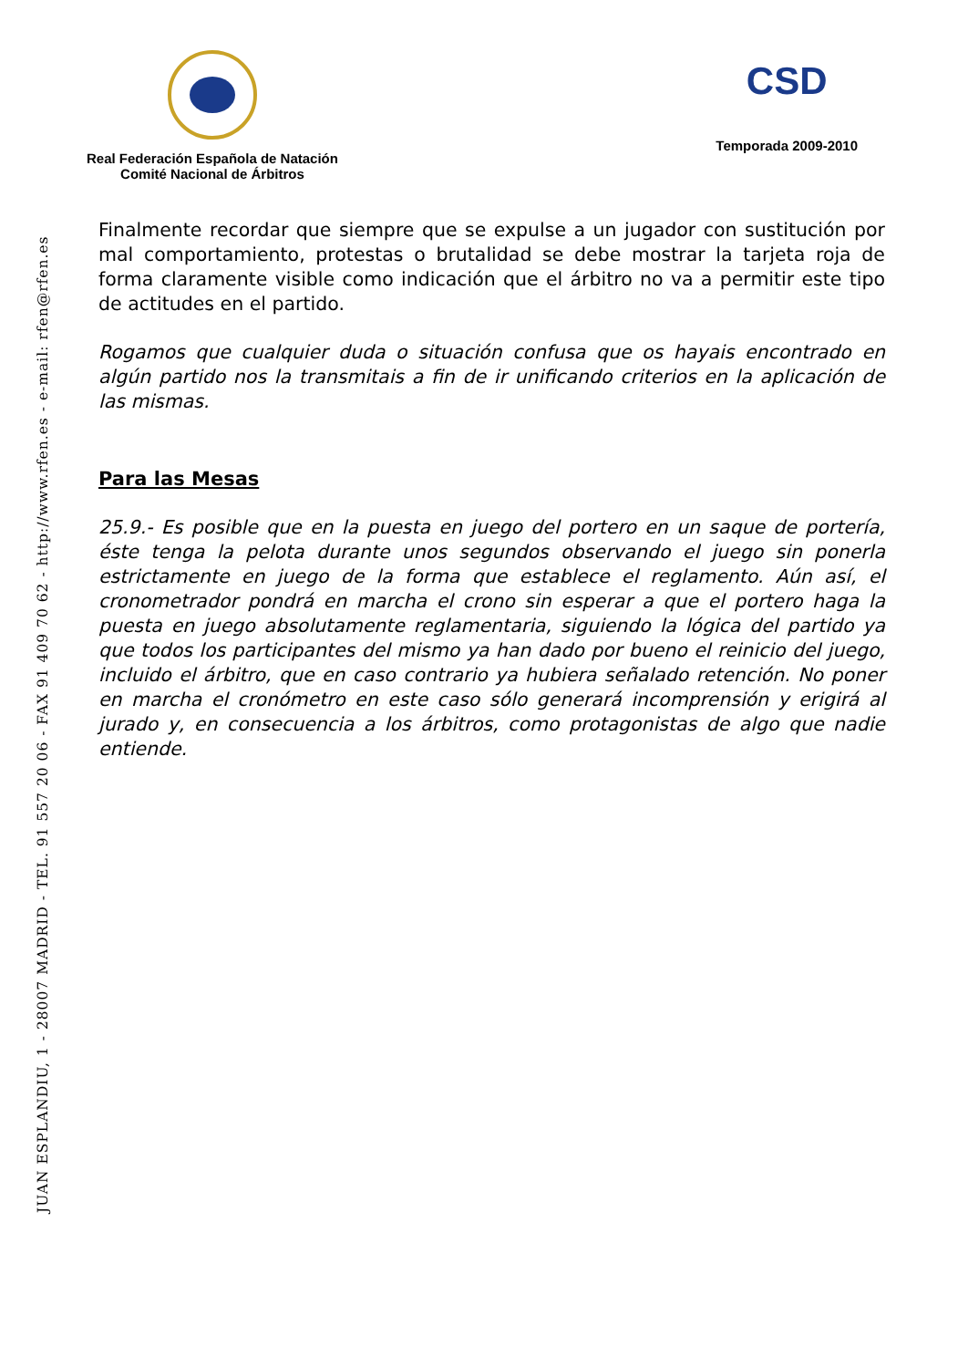JUAN ESPLANDIU, 1 - 28007 MADRID - TEL. 91 557 20 06 - FAX 91 409 70 62 - http://www.rfen.es - e-mail: rfen@rfen.es
Real Federación Española de Natación
Comité Nacional de Árbitros
CSD
Temporada 2009-2010
Finalmente recordar que siempre que se expulse a un jugador con sustitución por mal comportamiento, protestas o brutalidad se debe mostrar la tarjeta roja de forma claramente visible como indicación que el árbitro no va a permitir este tipo de actitudes en el partido.
Rogamos que cualquier duda o situación confusa que os hayais encontrado en algún partido nos la transmitais a fin de ir unificando criterios en la aplicación de las mismas.
Para las Mesas
25.9.- Es posible que en la puesta en juego del portero en un saque de portería, éste tenga la pelota durante unos segundos observando el juego sin ponerla estrictamente en juego de la forma que establece el reglamento. Aún así, el cronometrador pondrá en marcha el crono sin esperar a que el portero haga la puesta en juego absolutamente reglamentaria, siguiendo la lógica del partido ya que todos los participantes del mismo ya han dado por bueno el reinicio del juego, incluido el árbitro, que en caso contrario ya hubiera señalado retención. No poner en marcha el cronómetro en este caso sólo generará incomprensión y erigirá al jurado y, en consecuencia a los árbitros, como protagonistas de algo que nadie entiende.